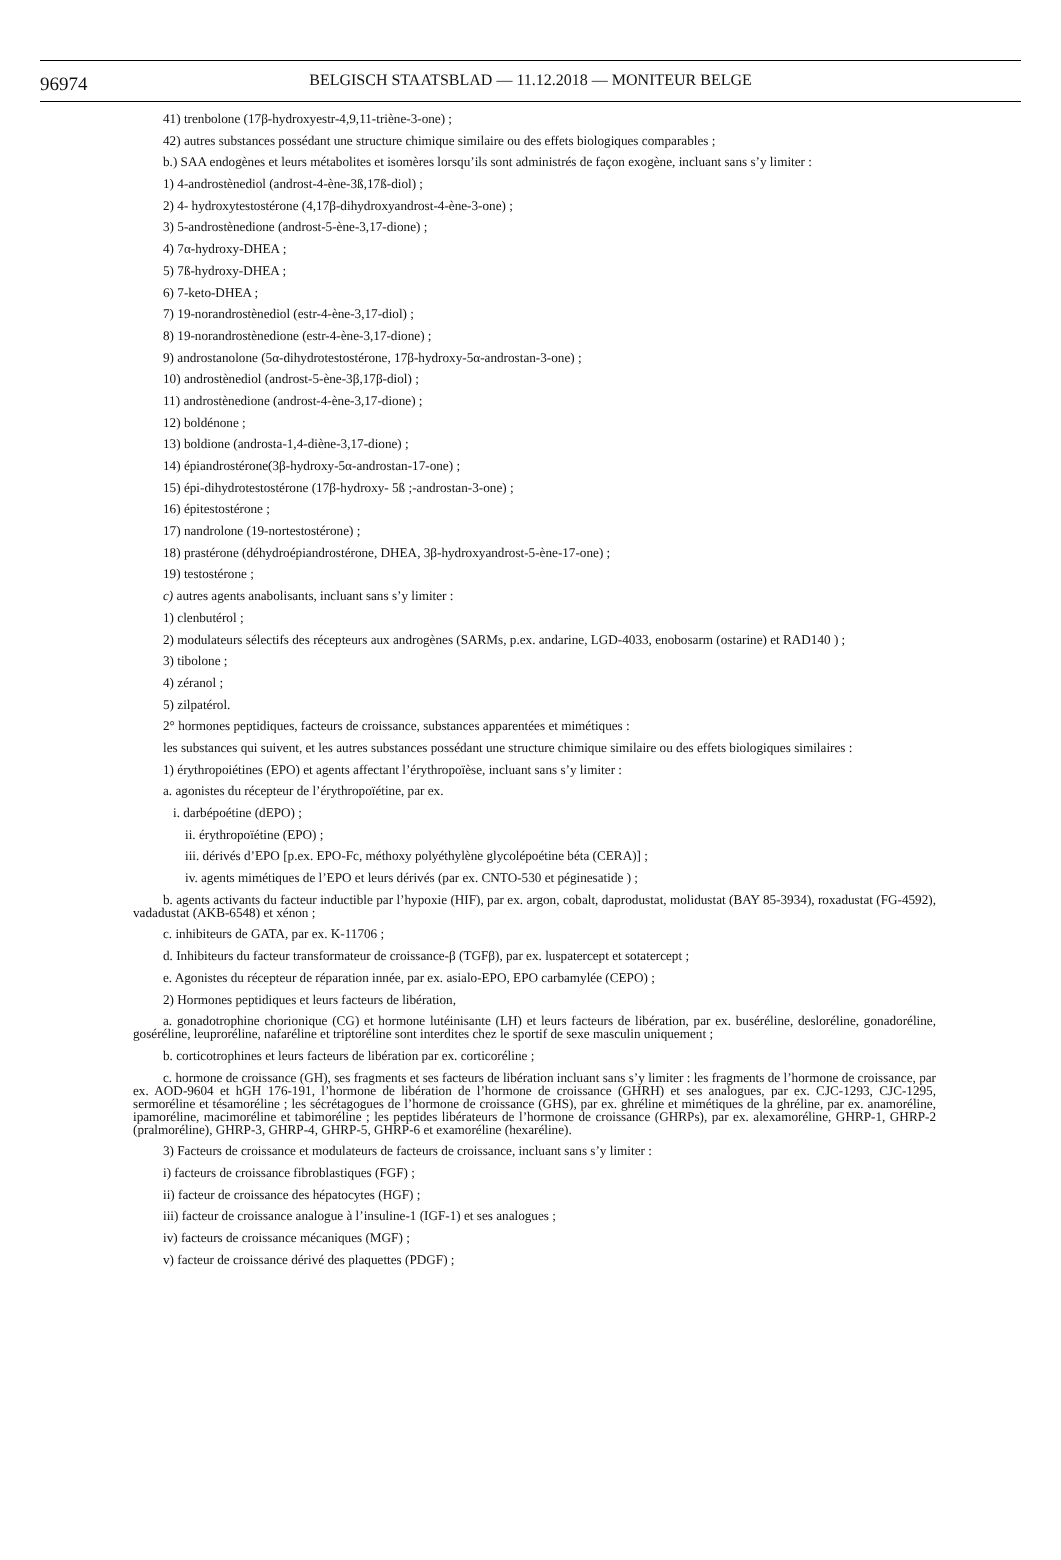96974
BELGISCH STAATSBLAD — 11.12.2018 — MONITEUR BELGE
41) trenbolone (17β-hydroxyestr-4,9,11-triène-3-one) ;
42) autres substances possédant une structure chimique similaire ou des effets biologiques comparables ;
b.) SAA endogènes et leurs métabolites et isomères lorsqu’ils sont administrés de façon exogène, incluant sans s’y limiter :
1) 4-androstènediol (androst-4-ène-3ß,17ß-diol) ;
2) 4- hydroxytestostérone (4,17β-dihydroxyandrost-4-ène-3-one) ;
3) 5-androstènedione (androst-5-ène-3,17-dione) ;
4) 7α-hydroxy-DHEA ;
5) 7ß-hydroxy-DHEA ;
6) 7-keto-DHEA ;
7) 19-norandrostènediol (estr-4-ène-3,17-diol) ;
8) 19-norandrostènedione (estr-4-ène-3,17-dione) ;
9) androstanolone (5α-dihydrotestostérone, 17β-hydroxy-5α-androstan-3-one) ;
10) androstènediol (androst-5-ène-3β,17β-diol) ;
11) androstènedione (androst-4-ène-3,17-dione) ;
12) boldénone ;
13) boldione (androsta-1,4-diène-3,17-dione) ;
14) épiandrostérone(3β-hydroxy-5α-androstan-17-one) ;
15) épi-dihydrotestostérone (17β-hydroxy- 5ß ;-androstan-3-one) ;
16) épitestostérone ;
17) nandrolone (19-nortestostérone) ;
18) prastérone (déhydroépiandrostérone, DHEA, 3β-hydroxyandrost-5-ène-17-one) ;
19) testostérone ;
c) autres agents anabolisants, incluant sans s’y limiter :
1) clenbutérol ;
2) modulateurs sélectifs des récepteurs aux androgènes (SARMs, p.ex. andarine, LGD-4033, enobosarm (ostarine) et RAD140 ) ;
3) tibolone ;
4) zéranol ;
5) zilpatérol.
2° hormones peptidiques, facteurs de croissance, substances apparentées et mimétiques :
les substances qui suivent, et les autres substances possédant une structure chimique similaire ou des effets biologiques similaires :
1) érythropoiétines (EPO) et agents affectant l’érythropoïèse, incluant sans s’y limiter :
a. agonistes du récepteur de l’érythropoïétine, par ex.
i. darbépoétine (dEPO) ;
ii. érythropoïétine (EPO) ;
iii. dérivés d’EPO [p.ex. EPO-Fc, méthoxy polyéthylène glycolépoétine béta (CERA)] ;
iv. agents mimétiques de l’EPO et leurs dérivés (par ex. CNTO-530 et péginesatide ) ;
b. agents activants du facteur inductible par l’hypoxie (HIF), par ex. argon, cobalt, daprodustat, molidustat (BAY 85-3934), roxadustat (FG-4592), vadadustat (AKB-6548) et xénon ;
c. inhibiteurs de GATA, par ex. K-11706 ;
d. Inhibiteurs du facteur transformateur de croissance-β (TGFβ), par ex. luspatercept et sotatercept ;
e. Agonistes du récepteur de réparation innée, par ex. asialo-EPO, EPO carbamylée (CEPO) ;
2) Hormones peptidiques et leurs facteurs de libération,
a. gonadotrophine chorionique (CG) et hormone lutéinisante (LH) et leurs facteurs de libération, par ex. buséréline, desloréline, gonadoréline, goséréline, leuproréline, nafaréline et triptoréline sont interdites chez le sportif de sexe masculin uniquement ;
b. corticotrophines et leurs facteurs de libération par ex. corticoréline ;
c. hormone de croissance (GH), ses fragments et ses facteurs de libération incluant sans s’y limiter : les fragments de l’hormone de croissance, par ex. AOD-9604 et hGH 176-191, l’hormone de libération de l’hormone de croissance (GHRH) et ses analogues, par ex. CJC-1293, CJC-1295, sermoréline et tésamoréline ; les sécrétagogues de l’hormone de croissance (GHS), par ex. ghréline et mimétiques de la ghréline, par ex. anamoréline, ipamoréline, macimoréline et tabimoréline ; les peptides libérateurs de l’hormone de croissance (GHRPs), par ex. alexamoréline, GHRP-1, GHRP-2 (pralmoréline), GHRP-3, GHRP-4, GHRP-5, GHRP-6 et examoréline (hexaréline).
3) Facteurs de croissance et modulateurs de facteurs de croissance, incluant sans s’y limiter :
i) facteurs de croissance fibroblastiques (FGF) ;
ii) facteur de croissance des hépatocytes (HGF) ;
iii) facteur de croissance analogue à l’insuline-1 (IGF-1) et ses analogues ;
iv) facteurs de croissance mécaniques (MGF) ;
v) facteur de croissance dérivé des plaquettes (PDGF) ;